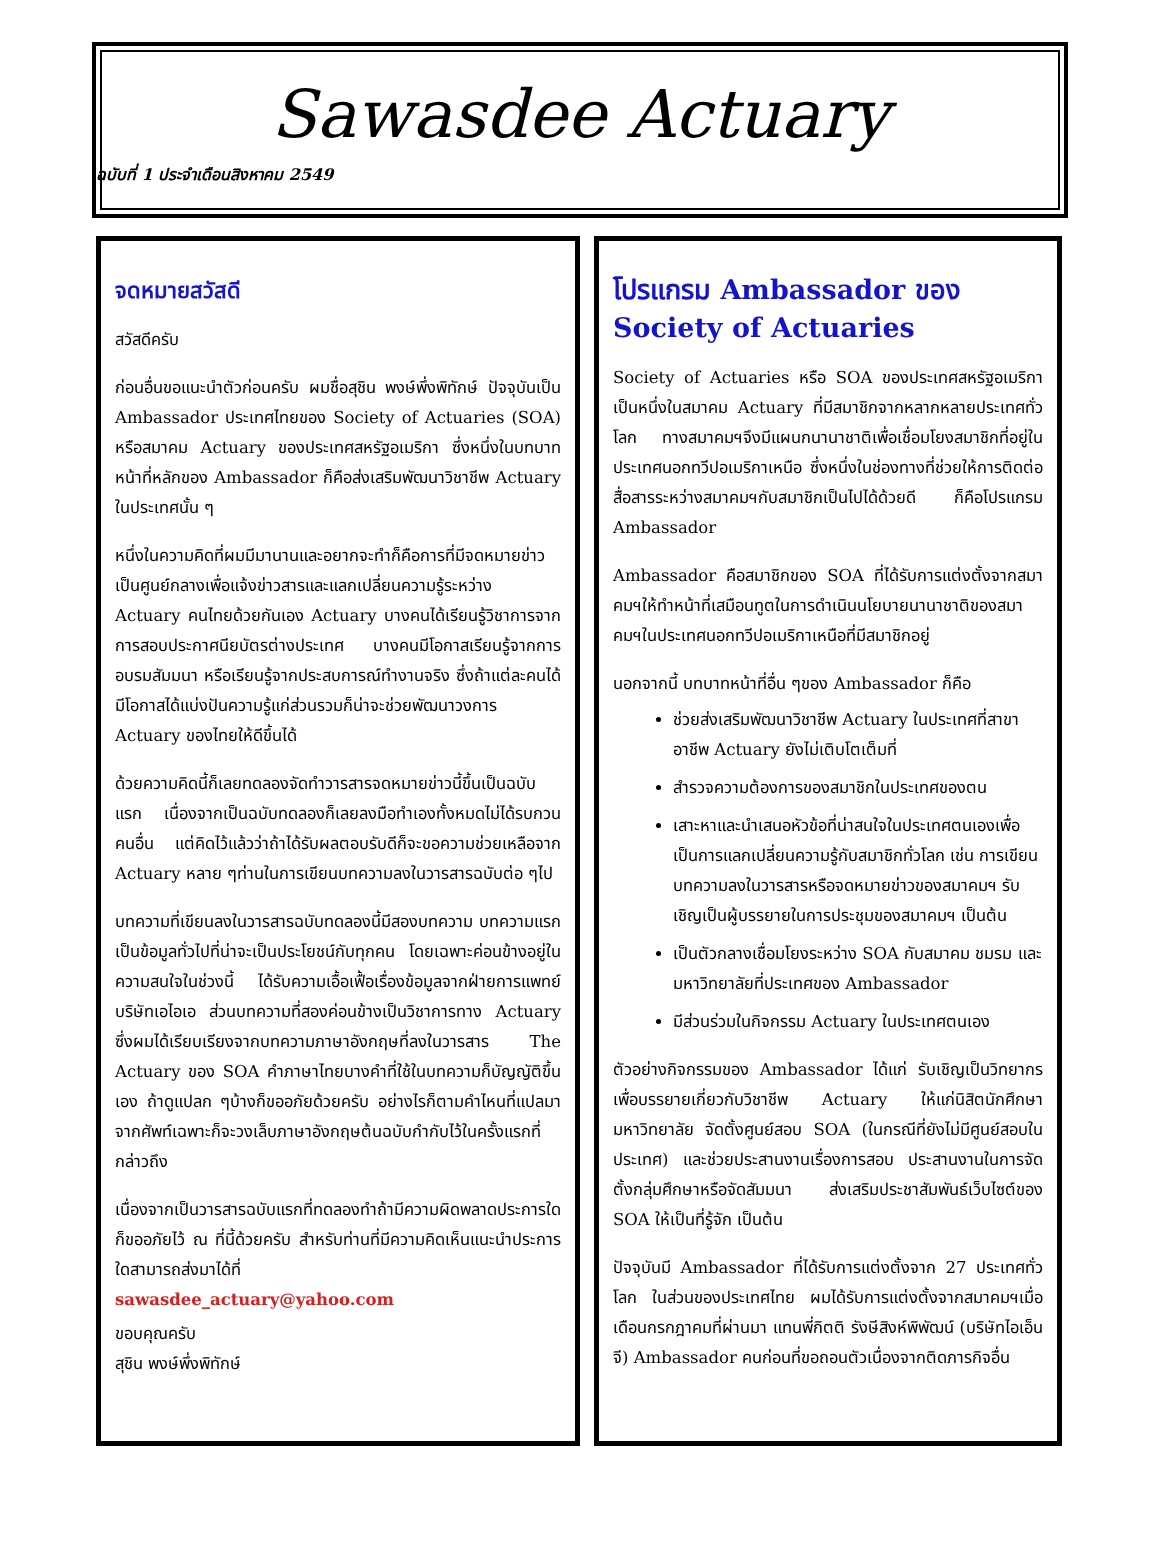Sawasdee Actuary
ฉบับที่ 1 ประจำเดือนสิงหาคม 2549
จดหมายสวัสดี
สวัสดีครับ
ก่อนอื่นขอแนะนำตัวก่อนครับ ผมชื่อสุชิน พงษ์พึ่งพิทักษ์ ปัจจุบันเป็น Ambassador ประเทศไทยของ Society of Actuaries (SOA) หรือสมาคม Actuary ของประเทศสหรัฐอเมริกา ซึ่งหนึ่งในบทบาทหน้าที่หลักของ Ambassador ก็คือส่งเสริมพัฒนาวิชาชีพ Actuary ในประเทศนั้น ๆ
หนึ่งในความคิดที่ผมมีมานานและอยากจะทำก็คือการที่มีจดหมายข่าวเป็นศูนย์กลางเพื่อแจ้งข่าวสารและแลกเปลี่ยนความรู้ระหว่าง Actuary คนไทยด้วยกันเอง Actuary บางคนได้เรียนรู้วิชาการจากการสอบประกาศนียบัตรต่างประเทศ บางคนมีโอกาสเรียนรู้จากการอบรมสัมมนา หรือเรียนรู้จากประสบการณ์ทำงานจริง ซึ่งถ้าแต่ละคนได้มีโอกาสได้แบ่งปันความรู้แก่ส่วนรวมก็น่าจะช่วยพัฒนาวงการ Actuary ของไทยให้ดีขึ้นได้
ด้วยความคิดนี้ก็เลยทดลองจัดทำวารสารจดหมายข่าวนี้ขึ้นเป็นฉบับแรก เนื่องจากเป็นฉบับทดลองก็เลยลงมือทำเองทั้งหมดไม่ได้รบกวนคนอื่น แต่คิดไว้แล้วว่าถ้าได้รับผลตอบรับดีก็จะขอความช่วยเหลือจาก Actuary หลาย ๆท่านในการเขียนบทความลงในวารสารฉบับต่อ ๆไป
บทความที่เขียนลงในวารสารฉบับทดลองนี้มีสองบทความ บทความแรกเป็นข้อมูลทั่วไปที่น่าจะเป็นประโยชน์กับทุกคน โดยเฉพาะค่อนข้างอยู่ในความสนใจในช่วงนี้ ได้รับความเอื้อเฟื้อเรื่องข้อมูลจากฝ่ายการแพทย์บริษัทเอไอเอ ส่วนบทความที่สองค่อนข้างเป็นวิชาการทาง Actuary ซึ่งผมได้เรียบเรียงจากบทความภาษาอังกฤษที่ลงในวารสาร The Actuary ของ SOA คำภาษาไทยบางคำที่ใช้ในบทความก็บัญญัติขึ้นเอง ถ้าดูแปลก ๆบ้างก็ขออภัยด้วยครับ อย่างไรก็ตามคำไหนที่แปลมาจากศัพท์เฉพาะก็จะวงเล็บภาษาอังกฤษต้นฉบับกำกับไว้ในครั้งแรกที่กล่าวถึง
เนื่องจากเป็นวารสารฉบับแรกที่ทดลองทำถ้ามีความผิดพลาดประการใดก็ขออภัยไว้ ณ ที่นี้ด้วยครับ สำหรับท่านที่มีความคิดเห็นแนะนำประการใดสามารถส่งมาได้ที่
sawasdee_actuary@yahoo.com
ขอบคุณครับ
สุชิน พงษ์พึ่งพิทักษ์
โปรแกรม Ambassador ของ Society of Actuaries
Society of Actuaries หรือ SOA ของประเทศสหรัฐอเมริกาเป็นหนึ่งในสมาคม Actuary ที่มีสมาชิกจากหลากหลายประเทศทั่วโลก ทางสมาคมฯจึงมีแผนกนานาชาติเพื่อเชื่อมโยงสมาชิกที่อยู่ในประเทศนอกทวีปอเมริกาเหนือ ซึ่งหนึ่งในช่องทางที่ช่วยให้การติดต่อสื่อสารระหว่างสมาคมฯกับสมาชิกเป็นไปได้ด้วยดี ก็คือโปรแกรม Ambassador
Ambassador คือสมาชิกของ SOA ที่ได้รับการแต่งตั้งจากสมาคมฯให้ทำหน้าที่เสมือนทูตในการดำเนินนโยบายนานาชาติของสมาคมฯในประเทศนอกทวีปอเมริกาเหนือที่มีสมาชิกอยู่
นอกจากนี้ บทบาทหน้าที่อื่น ๆของ Ambassador ก็คือ
ช่วยส่งเสริมพัฒนาวิชาชีพ Actuary ในประเทศที่สาขาอาชีพ Actuary ยังไม่เติบโตเต็มที่
สำรวจความต้องการของสมาชิกในประเทศของตน
เสาะหาและนำเสนอหัวข้อที่น่าสนใจในประเทศตนเองเพื่อเป็นการแลกเปลี่ยนความรู้กับสมาชิกทั่วโลก เช่น การเขียนบทความลงในวารสารหรือจดหมายข่าวของสมาคมฯ รับเชิญเป็นผู้บรรยายในการประชุมของสมาคมฯ เป็นต้น
เป็นตัวกลางเชื่อมโยงระหว่าง SOA กับสมาคม ชมรม และมหาวิทยาลัยที่ประเทศของ Ambassador
มีส่วนร่วมในกิจกรรม Actuary ในประเทศตนเอง
ตัวอย่างกิจกรรมของ Ambassador ได้แก่ รับเชิญเป็นวิทยากรเพื่อบรรยายเกี่ยวกับวิชาชีพ Actuary ให้แก่นิสิตนักศึกษามหาวิทยาลัย จัดตั้งศูนย์สอบ SOA (ในกรณีที่ยังไม่มีศูนย์สอบในประเทศ) และช่วยประสานงานเรื่องการสอบ ประสานงานในการจัดตั้งกลุ่มศึกษาหรือจัดสัมมนา ส่งเสริมประชาสัมพันธ์เว็บไซต์ของ SOA ให้เป็นที่รู้จัก เป็นต้น
ปัจจุบันมี Ambassador ที่ได้รับการแต่งตั้งจาก 27 ประเทศทั่วโลก ในส่วนของประเทศไทย ผมได้รับการแต่งตั้งจากสมาคมฯเมื่อเดือนกรกฎาคมที่ผ่านมา แทนพี่กิตติ รังษีสิงห์พิพัฒน์ (บริษัทไอเอ็นจี) Ambassador คนก่อนที่ขอถอนตัวเนื่องจากติดภารกิจอื่น